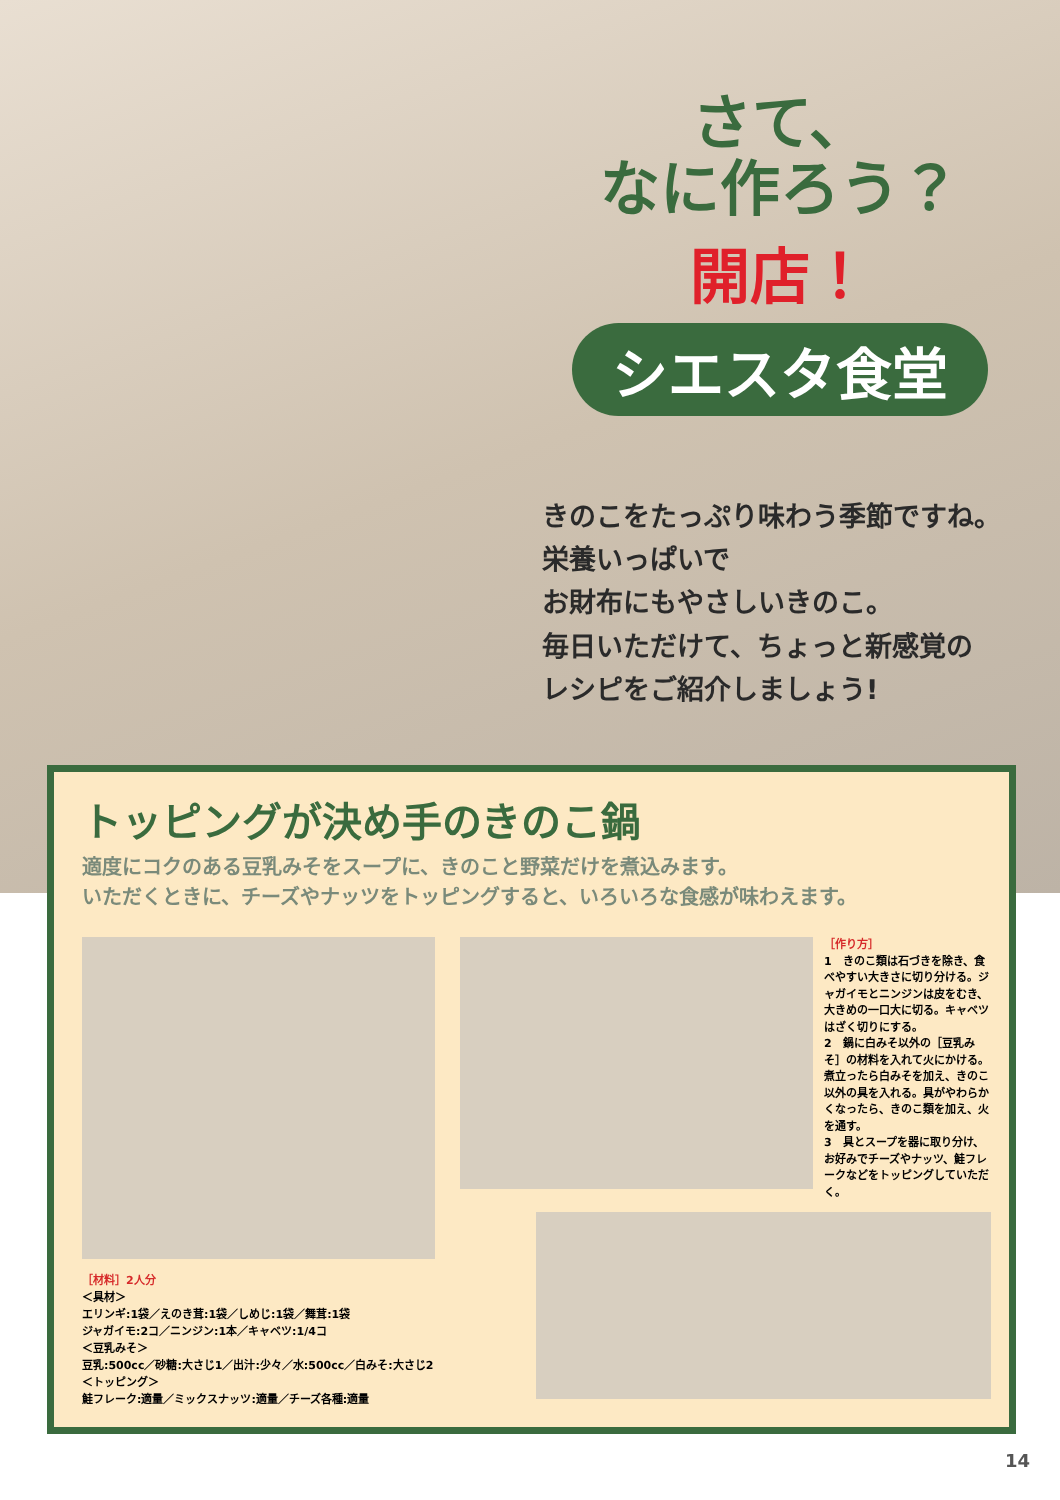さて、
なに作ろう？
開店！
シエスタ食堂
きのこをたっぷり味わう季節ですね。
栄養いっぱいで
お財布にもやさしいきのこ。
毎日いただけて、ちょっと新感覚の
レシピをご紹介しましょう!
トッピングが決め手のきのこ鍋
適度にコクのある豆乳みそをスープに、きのこと野菜だけを煮込みます。
いただくときに、チーズやナッツをトッピングすると、いろいろな食感が味わえます。
［作り方］
1　きのこ類は石づきを除き、食べやすい大きさに切り分ける。ジャガイモとニンジンは皮をむき、大きめの一口大に切る。キャベツはざく切りにする。
2　鍋に白みそ以外の［豆乳みそ］の材料を入れて火にかける。煮立ったら白みそを加え、きのこ以外の具を入れる。具がやわらかくなったら、きのこ類を加え、火を通す。
3　具とスープを器に取り分け、お好みでチーズやナッツ、鮭フレークなどをトッピングしていただく。
［材料］2人分
＜具材＞
エリンギ:1袋／えのき茸:1袋／しめじ:1袋／舞茸:1袋
ジャガイモ:2コ／ニンジン:1本／キャベツ:1/4コ
＜豆乳みそ＞
豆乳:500cc／砂糖:大さじ1／出汁:少々／水:500cc／白みそ:大さじ2
＜トッピング＞
鮭フレーク:適量／ミックスナッツ:適量／チーズ各種:適量
14